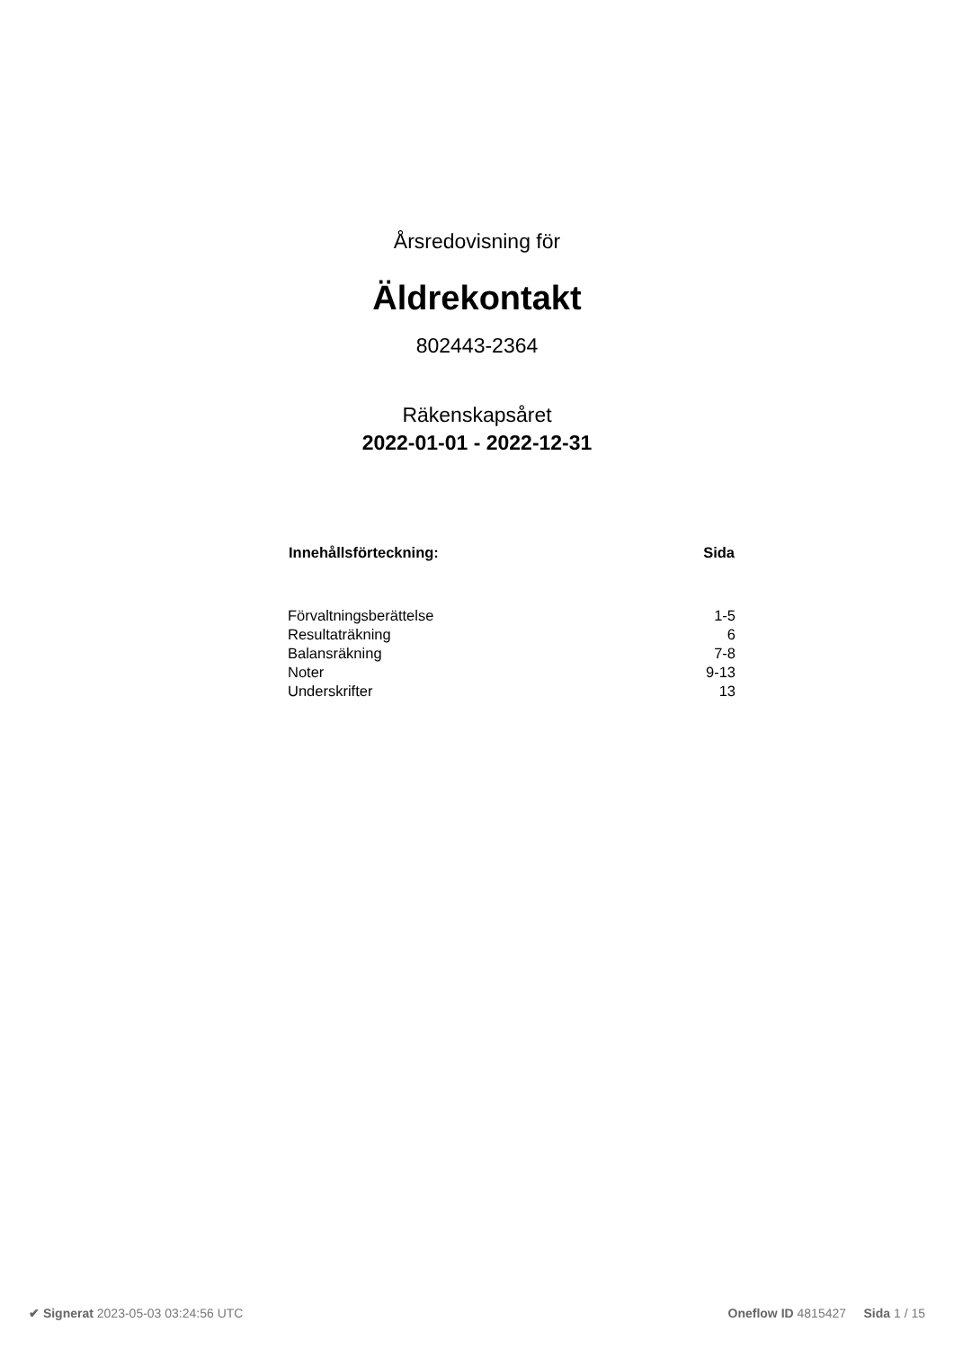Årsredovisning för
Äldrekontakt
802443-2364
Räkenskapsåret
2022-01-01 - 2022-12-31
| Innehållsförteckning: | Sida |
| --- | --- |
| Förvaltningsberättelse | 1-5 |
| Resultaträkning | 6 |
| Balansräkning | 7-8 |
| Noter | 9-13 |
| Underskrifter | 13 |
✔ Signerat 2023-05-03 03:24:56 UTC Oneflow ID 4815427 Sida 1 / 15